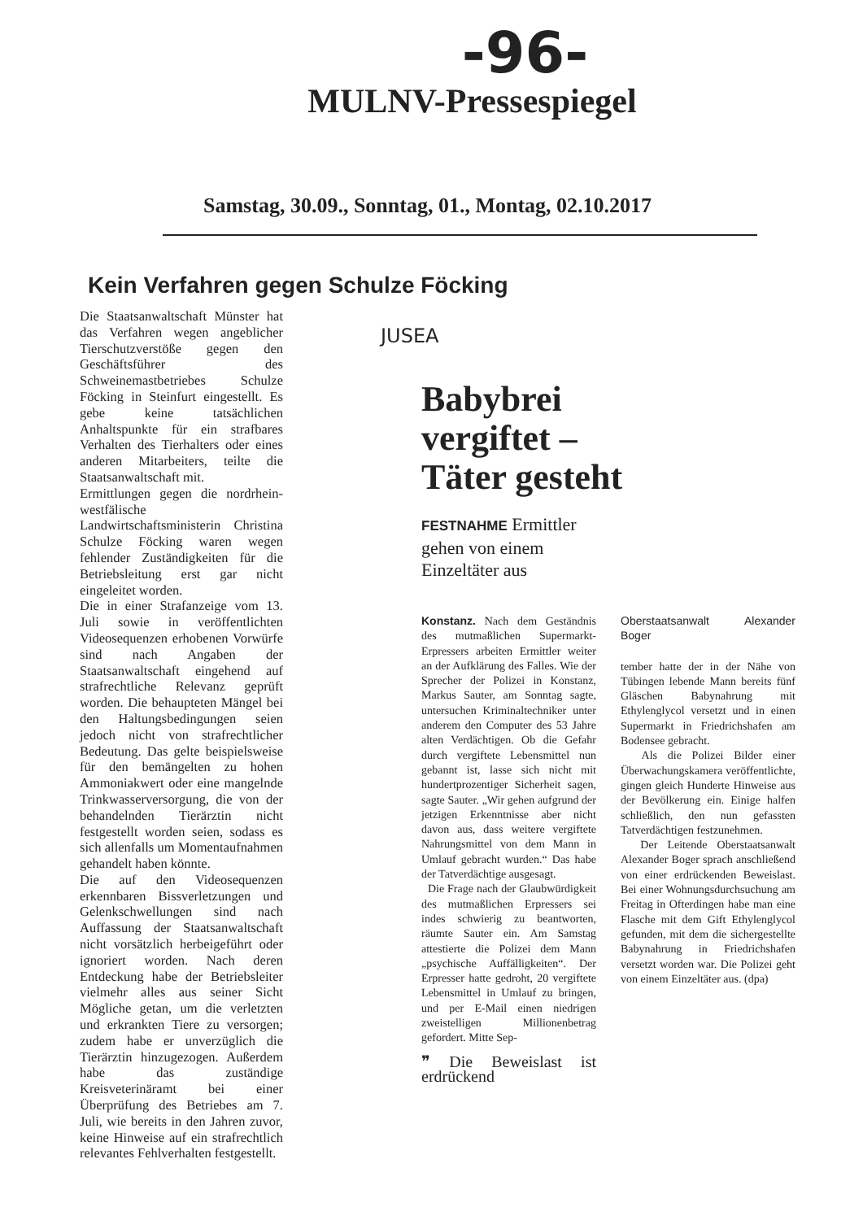-96-
MULNV-Pressespiegel
Samstag, 30.09., Sonntag, 01., Montag, 02.10.2017
Kein Verfahren gegen Schulze Föcking
Die Staatsanwaltschaft Münster hat das Verfahren wegen angeblicher Tierschutzverstöße gegen den Geschäftsführer des Schweinemastbetriebes Schulze Föcking in Steinfurt eingestellt. Es gebe keine tatsächlichen Anhaltspunkte für ein strafbares Verhalten des Tierhalters oder eines anderen Mitarbeiters, teilte die Staatsanwaltschaft mit.
Ermittlungen gegen die nordrhein-westfälische Landwirtschaftsministerin Christina Schulze Föcking waren wegen fehlender Zuständigkeiten für die Betriebsleitung erst gar nicht eingeleitet worden.
Die in einer Strafanzeige vom 13. Juli sowie in veröffentlichten Videosequenzen erhobenen Vorwürfe sind nach Angaben der Staatsanwaltschaft eingehend auf strafrechtliche Relevanz geprüft worden. Die behaupteten Mängel bei den Haltungsbedingungen seien jedoch nicht von strafrechtlicher Bedeutung. Das gelte beispielsweise für den bemängelten zu hohen Ammoniakwert oder eine mangelnde Trinkwasserversorgung, die von der behandelnden Tierärztin nicht festgestellt worden seien, sodass es sich allenfalls um Momentaufnahmen gehandelt haben könnte.
Die auf den Videosequenzen erkennbaren Bissverletzungen und Gelenkschwellungen sind nach Auffassung der Staatsanwaltschaft nicht vorsätzlich herbeigeführt oder ignoriert worden. Nach deren Entdeckung habe der Betriebsleiter vielmehr alles aus seiner Sicht Mögliche getan, um die verletzten und erkrankten Tiere zu versorgen; zudem habe er unverzüglich die Tierärztin hinzugezogen. Außerdem habe das zuständige Kreisveterinäramt bei einer Überprüfung des Betriebes am 7. Juli, wie bereits in den Jahren zuvor, keine Hinweise auf ein strafrechtlich relevantes Fehlverhalten festgestellt.
JUSEA
Babybrei
vergiftet –
Täter gesteht
FESTNAHME Ermittler gehen von einem Einzeltäter aus
Konstanz. Nach dem Geständnis des mutmaßlichen Supermarkt-Erpressers arbeiten Ermittler weiter an der Aufklärung des Falles. Wie der Sprecher der Polizei in Konstanz, Markus Sauter, am Sonntag sagte, untersuchen Kriminaltechniker unter anderem den Computer des 53 Jahre alten Verdächtigen. Ob die Gefahr durch vergiftete Lebensmittel nun gebannt ist, lasse sich nicht mit hundertprozentiger Sicherheit sagen, sagte Sauter. „Wir gehen aufgrund der jetzigen Erkenntnisse aber nicht davon aus, dass weitere vergiftete Nahrungsmittel von dem Mann in Umlauf gebracht wurden.“ Das habe der Tatverdächtige ausgesagt.
Die Frage nach der Glaubwürdigkeit des mutmaßlichen Erpressers sei indes schwierig zu beantworten, räumte Sauter ein. Am Samstag attestierte die Polizei dem Mann „psychische Auffälligkeiten“. Der Erpresser hatte gedroht, 20 vergiftete Lebensmittel in Umlauf zu bringen, und per E-Mail einen niedrigen zweistelligen Millionenbetrag gefordert. Mitte Sep-
❞ Die Beweislast ist erdrückend
Oberstaatsanwalt Alexander Boger
tember hatte der in der Nähe von Tübingen lebende Mann bereits fünf Gläschen Babynahrung mit Ethylenglycol versetzt und in einen Supermarkt in Friedrichshafen am Bodensee gebracht.
Als die Polizei Bilder einer Überwachungskamera veröffentlichte, gingen gleich Hunderte Hinweise aus der Bevölkerung ein. Einige halfen schließlich, den nun gefassten Tatverdächtigen festzunehmen.
Der Leitende Oberstaatsanwalt Alexander Boger sprach anschließend von einer erdrückenden Beweislast. Bei einer Wohnungsdurchsuchung am Freitag in Ofterdingen habe man eine Flasche mit dem Gift Ethylenglycol gefunden, mit dem die sichergestellte Babynahrung in Friedrichshafen versetzt worden war. Die Polizei geht von einem Einzeltäter aus. (dpa)